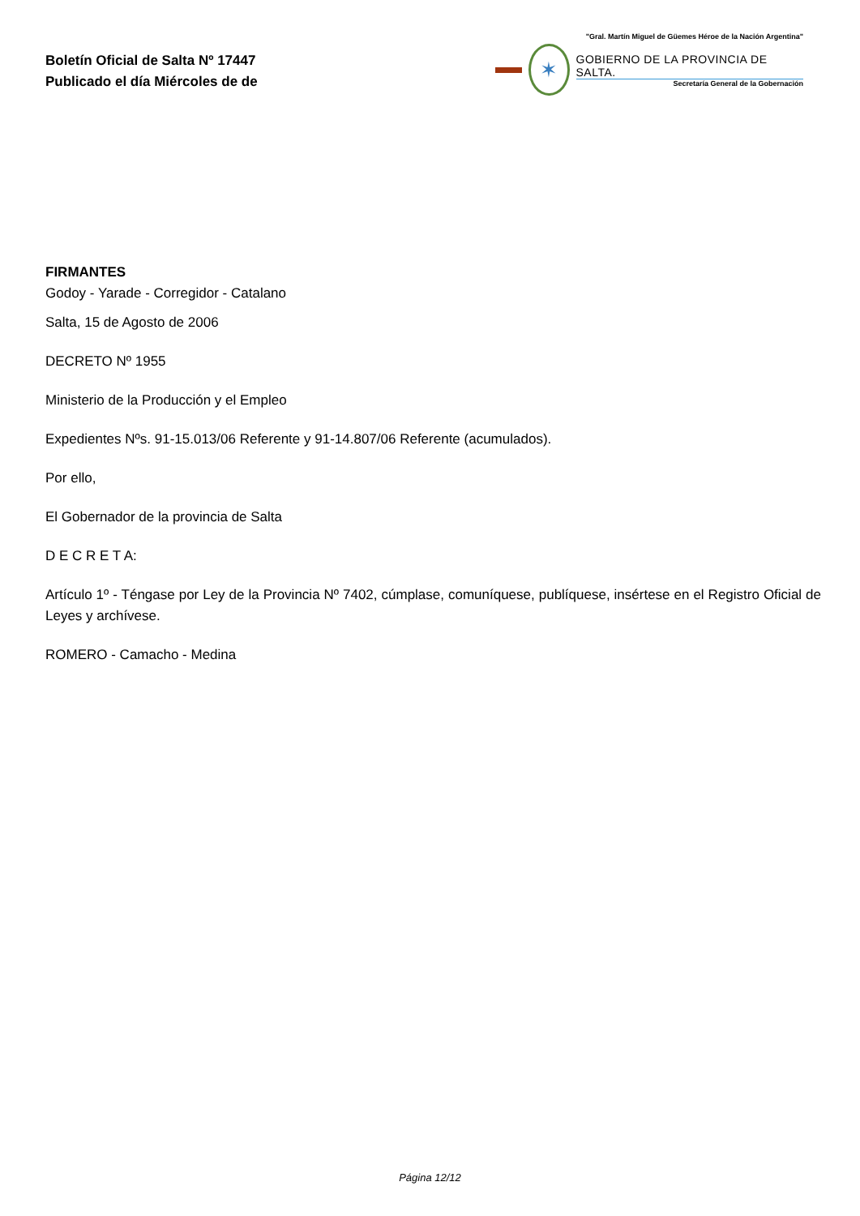Boletín Oficial de Salta Nº 17447
Publicado el día Miércoles de de
"Gral. Martín Miguel de Güemes Héroe de la Nación Argentina"
✶
GOBIERNO DE LA PROVINCIA DE SALTA.
Secretaría General de la Gobernación
FIRMANTES
Godoy - Yarade - Corregidor - Catalano
Salta, 15 de Agosto de 2006
DECRETO Nº 1955
Ministerio de la Producción y el Empleo
Expedientes Nºs. 91-15.013/06 Referente y 91-14.807/06 Referente (acumulados).
Por ello,
El Gobernador de la provincia de Salta
D E C R E T A:
Artículo 1º - Téngase por Ley de la Provincia Nº 7402, cúmplase, comuníquese, publíquese, insértese en el Registro Oficial de Leyes y archívese.
ROMERO - Camacho - Medina
Página 12/12